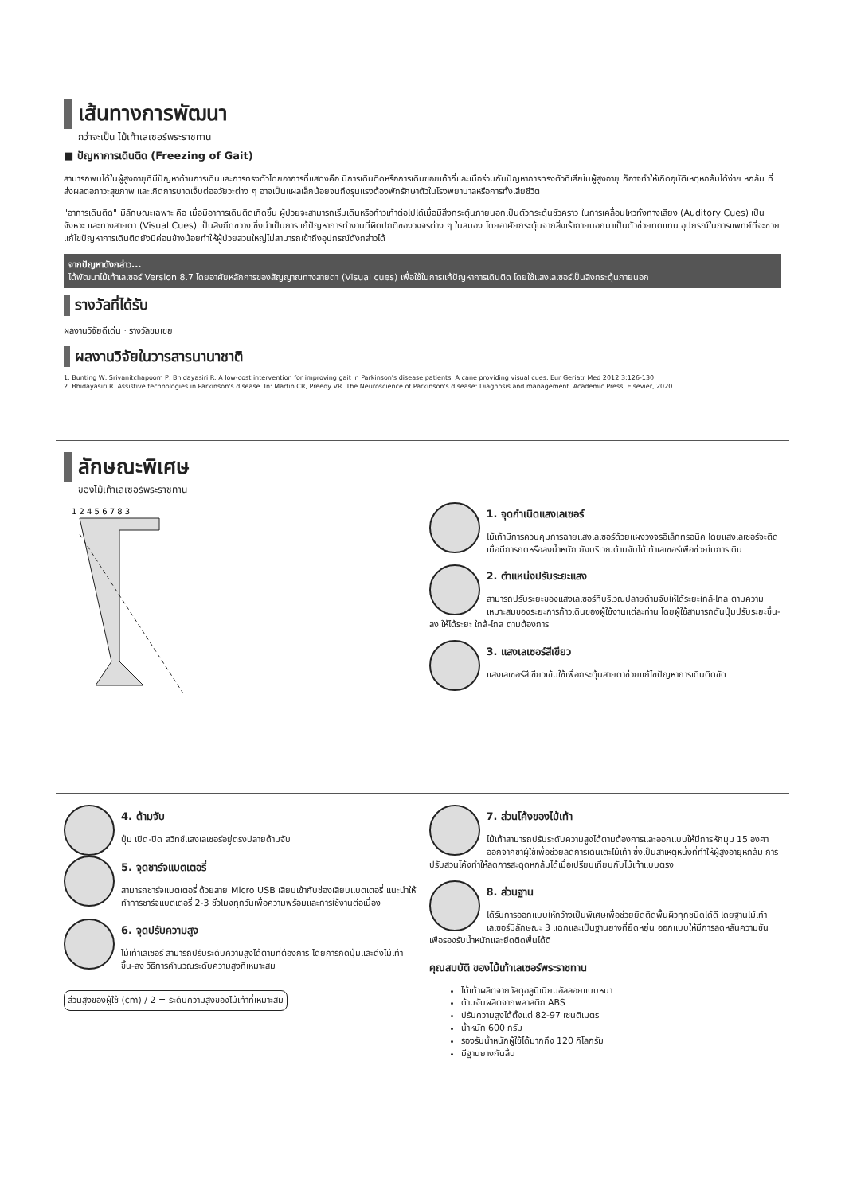เส้นทางการพัฒนา
กว่าจะเป็น ไม้เท้าเลเซอร์พระราชทาน
■ ปัญหาการเดินติด (Freezing of Gait)
สามารถพบได้ในผู้สูงอายุที่มีปัญหาด้านการเดินและการทรงตัวโดยอาการที่แสดงคือ มีการเดินติดหรือการเดินซอยเท้าถี่และเมื่อร่วมกับปัญหาการทรงตัวที่เสียในผู้สูงอายุ ก็อาจทำให้เกิดอุบัติเหตุหกล้มได้ง่าย หกล้ม ที่ส่งผลต่อภาวะสุขภาพ และเกิดการบาดเจ็บต่ออวัยวะต่าง ๆ อาจเป็นแผลเล็กน้อยจนถึงรุนแรงต้องพักรักษาตัวในโรงพยาบาลหรือการทั้งเสียชีวิต
"อาการเดินติด" มีลักษณะเฉพาะ คือ เมื่อมีอาการเดินติดเกิดขึ้น ผู้ป่วยจะสามารถเริ่มเดินหรือก้าวเท้าต่อไปได้เมื่อมีสิ่งกระตุ้นภายนอกเป็นตัวกระตุ้นชั่วคราว ในการเคลื่อนไหวทั้งทางเสียง (Auditory Cues) เป็นจังหวะ และทางสายตา (Visual Cues) เป็นสิ่งกีดขวาง ซึ่งนำเป็นการแก้ปัญหาการทำงานที่ผิดปกติของวงจรต่าง ๆ ในสมอง โดยอาศัยกระตุ้นจากสิ่งเร้าภายนอกมาเป็นตัวช่วยทดแทน อุปกรณ์ในการแพทย์ที่จะช่วยแก้ไขปัญหาการเดินติดยังมีค่อนข้างน้อยทำให้ผู้ป่วยส่วนใหญ่ไม่สามารถเข้าถึงอุปกรณ์ดังกล่าวได้
จากปัญหาดังกล่าว...
ได้พัฒนาไม้เท้าเลเซอร์ Version 8.7 โดยอาศัยหลักการของสัญญาณทางสายตา (Visual cues) เพื่อใช้ในการแก้ปัญหาการเดินติด โดยใช้แสงเลเซอร์เป็นสิ่งกระตุ้นภายนอก
รางวัลที่ได้รับ
ผลงานวิจัยดีเด่น · รางวัลชมเชย
ผลงานวิจัยในวารสารนานาชาติ
1. Bunting W, Srivanitchapoom P, Bhidayasiri R. A low-cost intervention for improving gait in Parkinson's disease patients: A cane providing visual cues. Eur Geriatr Med 2012;3:126-130
2. Bhidayasiri R. Assistive technologies in Parkinson's disease. In: Martin CR, Preedy VR. The Neuroscience of Parkinson's disease: Diagnosis and management. Academic Press, Elsevier, 2020.
ลักษณะพิเศษ
ของไม้เท้าเลเซอร์พระราชทาน
1 2 4 5 6 7 8 3
1. จุดกำเนิดแสงเลเซอร์
ไม้เท้ามีการควบคุมการฉายแสงเลเซอร์ด้วยแผงวงจรอิเล็กทรอนิค โดยแสงเลเซอร์จะติด เมื่อมีการกดหรือลงน้ำหนัก ยังบริเวณด้ามจับไม้เท้าเลเซอร์เพื่อช่วยในการเดิน
2. ตำแหน่งปรับระยะแสง
สามารถปรับระยะของแสงเลเซอร์ที่บริเวณปลายด้ามจับให้ได้ระยะใกล้-ไกล ตามความเหมาะสมของระยะการก้าวเดินของผู้ใช้งานแต่ละท่าน โดยผู้ใช้สามารถดันปุ่มปรับระยะขึ้น-ลง ให้ได้ระยะ ใกล้-ไกล ตามต้องการ
3. แสงเลเซอร์สีเขียว
แสงเลเซอร์สีเขียวเข้มใช้เพื่อกระตุ้นสายตาช่วยแก้ไขปัญหาการเดินติดขัด
4. ด้ามจับ
ปุ่ม เปิด-ปิด สวิทช์แสงเลเซอร์อยู่ตรงปลายด้ามจับ
5. จุดชาร์จแบตเตอรี่
สามารถชาร์จแบตเตอรี่ ด้วยสาย Micro USB เสียบเข้ากับช่องเสียบแบตเตอรี่ แนะนำให้ทำการชาร์จแบตเตอรี่ 2-3 ชั่วโมงทุกวันเพื่อความพร้อมและการใช้งานต่อเนื่อง
6. จุดปรับความสูง
ไม้เท้าเลเซอร์ สามารถปรับระดับความสูงได้ตามที่ต้องการ โดยการกดปุ่มและดึงไม้เท้า ขึ้น-ลง วิธีการคำนวณระดับความสูงที่เหมาะสม
ส่วนสูงของผู้ใช้ (cm) / 2 = ระดับความสูงของไม้เท้าที่เหมาะสม
7. ส่วนโค้งของไม้เท้า
ไม้เท้าสามารถปรับระดับความสูงได้ตามต้องการและออกแบบให้มีการหักมุม 15 องศา ออกจากขาผู้ใช้เพื่อช่วยลดการเดินเตะไม้เท้า ซึ่งเป็นสาเหตุหนึ่งที่ทำให้ผู้สูงอายุหกล้ม การปรับส่วนโค้งทำให้ลดการสะดุดหกล้มได้เมื่อเปรียบเทียบกับไม้เท้าแบบตรง
8. ส่วนฐาน
ได้รับการออกแบบให้กว้างเป็นพิเศษเพื่อช่วยยึดติดพื้นผิวทุกชนิดได้ดี โดยฐานไม้เท้าเลเซอร์มีลักษณะ 3 แฉกและเป็นฐานยางที่ยืดหยุ่น ออกแบบให้มีการลดหลั่นความชันเพื่อรองรับน้ำหนักและยึดติดพื้นได้ดี
คุณสมบัติ ของไม้เท้าเลเซอร์พระราชทาน
ไม้เท้าผลิตจากวัสดุอลูมิเนียมอัลลอยแบบหนา
ด้ามจับผลิตจากพลาสติก ABS
ปรับความสูงได้ตั้งแต่ 82-97 เซนติเมตร
น้ำหนัก 600 กรัม
รองรับน้ำหนักผู้ใช้ได้มากถึง 120 กิโลกรัม
มีฐานยางกันลื่น